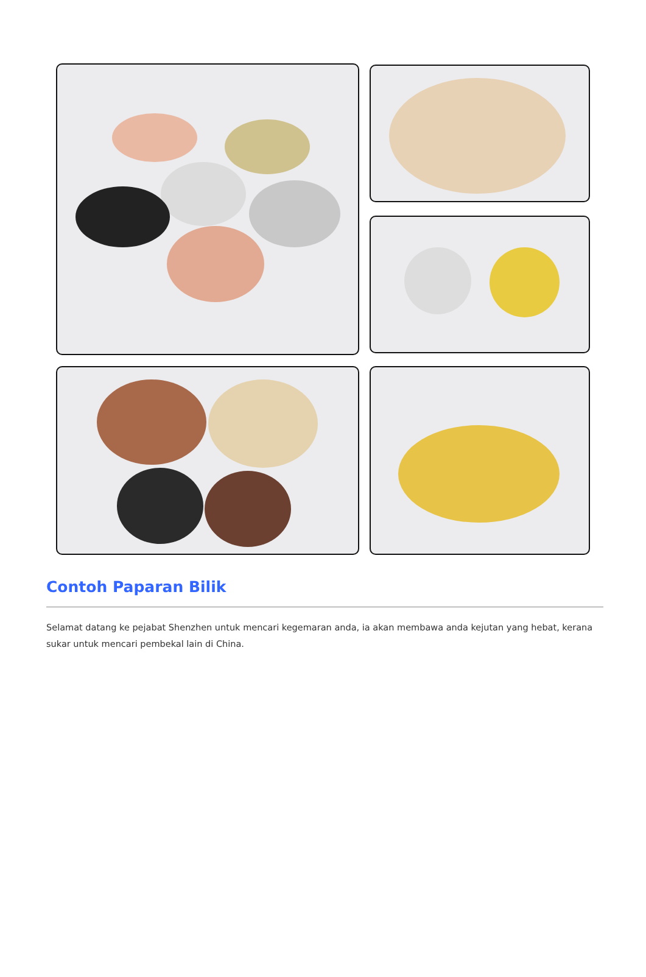Contoh Paparan Bilik
Selamat datang ke pejabat Shenzhen untuk mencari kegemaran anda, ia akan membawa anda kejutan yang hebat, kerana sukar untuk mencari pembekal lain di China.